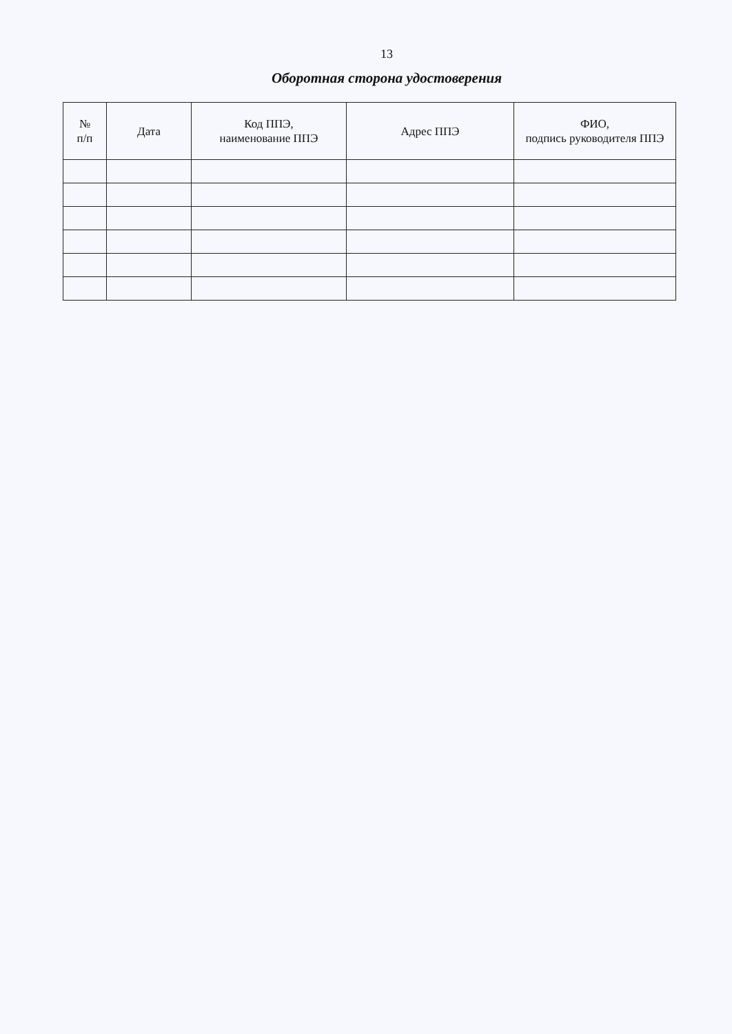13
Оборотная сторона удостоверения
| № п/п | Дата | Код ППЭ, наименование ППЭ | Адрес ППЭ | ФИО, подпись руководителя ППЭ |
| --- | --- | --- | --- | --- |